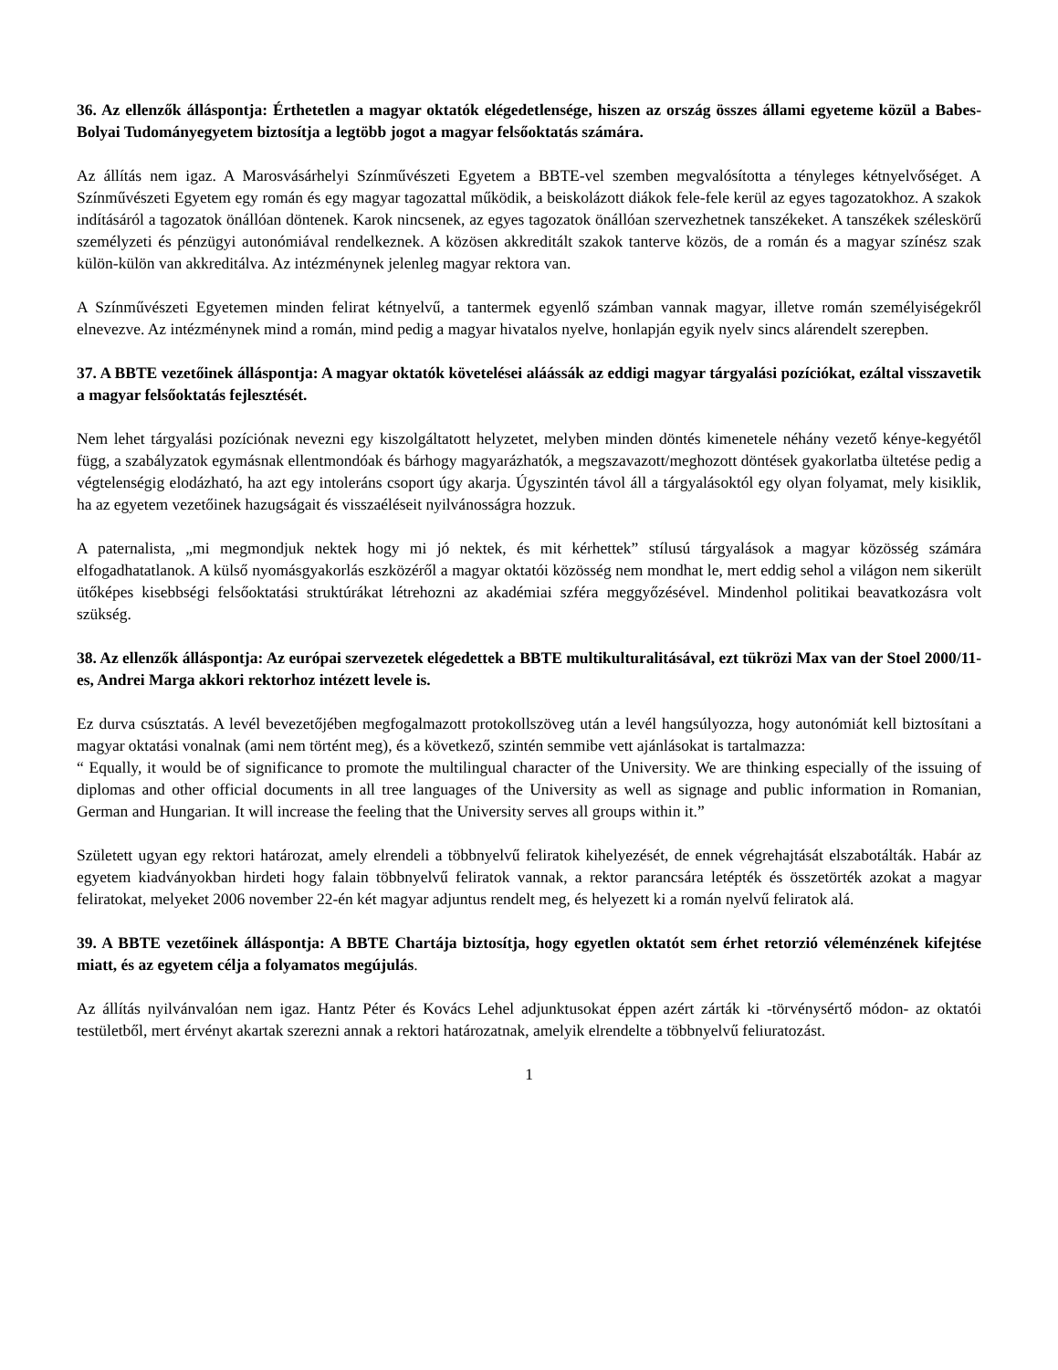36. Az ellenzők álláspontja: Érthetetlen a magyar oktatók elégedetlensége, hiszen az ország összes állami egyeteme közül a Babes-Bolyai Tudományegyetem biztosítja a legtöbb jogot a magyar felsőoktatás számára.
Az állítás nem igaz. A Marosvásárhelyi Színművészeti Egyetem a BBTE-vel szemben megvalósította a tényleges kétnyelvőséget. A Színművészeti Egyetem egy román és egy magyar tagozattal működik, a beiskolázott diákok fele-fele kerül az egyes tagozatokhoz. A szakok indításáról a tagozatok önállóan döntenek. Karok nincsenek, az egyes tagozatok önállóan szervezhetnek tanszékeket. A tanszékek széleskörű személyzeti és pénzügyi autonómiával rendelkeznek. A közösen akkreditált szakok tanterve közös, de a román és a magyar színész szak külön-külön van akkreditálva. Az intézménynek jelenleg magyar rektora van.
A Színművészeti Egyetemen minden felirat kétnyelvű, a tantermek egyenlő számban vannak magyar, illetve román személyiségekről elnevezve. Az intézménynek mind a román, mind pedig a magyar hivatalos nyelve, honlapján egyik nyelv sincs alárendelt szerepben.
37. A BBTE vezetőinek álláspontja: A magyar oktatók követelései aláássák az eddigi magyar tárgyalási pozíciókat, ezáltal visszavetik a magyar felsőoktatás fejlesztését.
Nem lehet tárgyalási pozíciónak nevezni egy kiszolgáltatott helyzetet, melyben minden döntés kimenetele néhány vezető kénye-kegyétől függ, a szabályzatok egymásnak ellentmondóak és bárhogy magyarázhatók, a megszavazott/meghozott döntések gyakorlatba ültetése pedig a végtelenségig elodázható, ha azt egy intoleráns csoport úgy akarja. Úgyszintén távol áll a tárgyalásoktól egy olyan folyamat, mely kisiklik, ha az egyetem vezetőinek hazugságait és visszaéléseit nyilvánosságra hozzuk.
A paternalista, „mi megmondjuk nektek hogy mi jó nektek, és mit kérhettek” stílusú tárgyalások a magyar közösség számára elfogadhatatlanok. A külső nyomásgyakorlás eszközéről a magyar oktatói közösség nem mondhat le, mert eddig sehol a világon nem sikerült ütőképes kisebbségi felsőoktatási struktúrákat létrehozni az akadémiai szféra meggyőzésével. Mindenhol politikai beavatkozásra volt szükség.
38. Az ellenzők álláspontja: Az európai szervezetek elégedettek a BBTE multikulturalitásával, ezt tükrözi Max van der Stoel 2000/11-es, Andrei Marga akkori rektorhoz intézett levele is.
Ez durva csúsztatás. A levél bevezetőjében megfogalmazott protokollszöveg után a levél hangsúlyozza, hogy autonómiát kell biztosítani a magyar oktatási vonalnak (ami nem történt meg), és a következő, szintén semmibe vett ajánlásokat is tartalmazza:
“ Equally, it would be of significance to promote the multilingual character of the University. We are thinking especially of the issuing of diplomas and other official documents in all tree languages of the University as well as signage and public information in Romanian, German and Hungarian. It will increase the feeling that the University serves all groups within it.”
Született ugyan egy rektori határozat, amely elrendeli a többnyelvű feliratok kihelyezését, de ennek végrehajtását elszabotálták. Habár az egyetem kiadványokban hirdeti hogy falain többnyelvű feliratok vannak, a rektor parancsára letépték és összetörték azokat a magyar feliratokat, melyeket 2006 november 22-én két magyar adjuntus rendelt meg, és helyezett ki a román nyelvű feliratok alá.
39. A BBTE vezetőinek álláspontja: A BBTE Chartája biztosítja, hogy egyetlen oktatót sem érhet retorzió véleménzének kifejtése miatt, és az egyetem célja a folyamatos megújulás.
Az állítás nyilvánvalóan nem igaz. Hantz Péter és Kovács Lehel adjunktusokat éppen azért zárták ki -törvénysértő módon- az oktatói testületből, mert érvényt akartak szerezni annak a rektori határozatnak, amelyik elrendelte a többnyelvű feliuratozást.
1